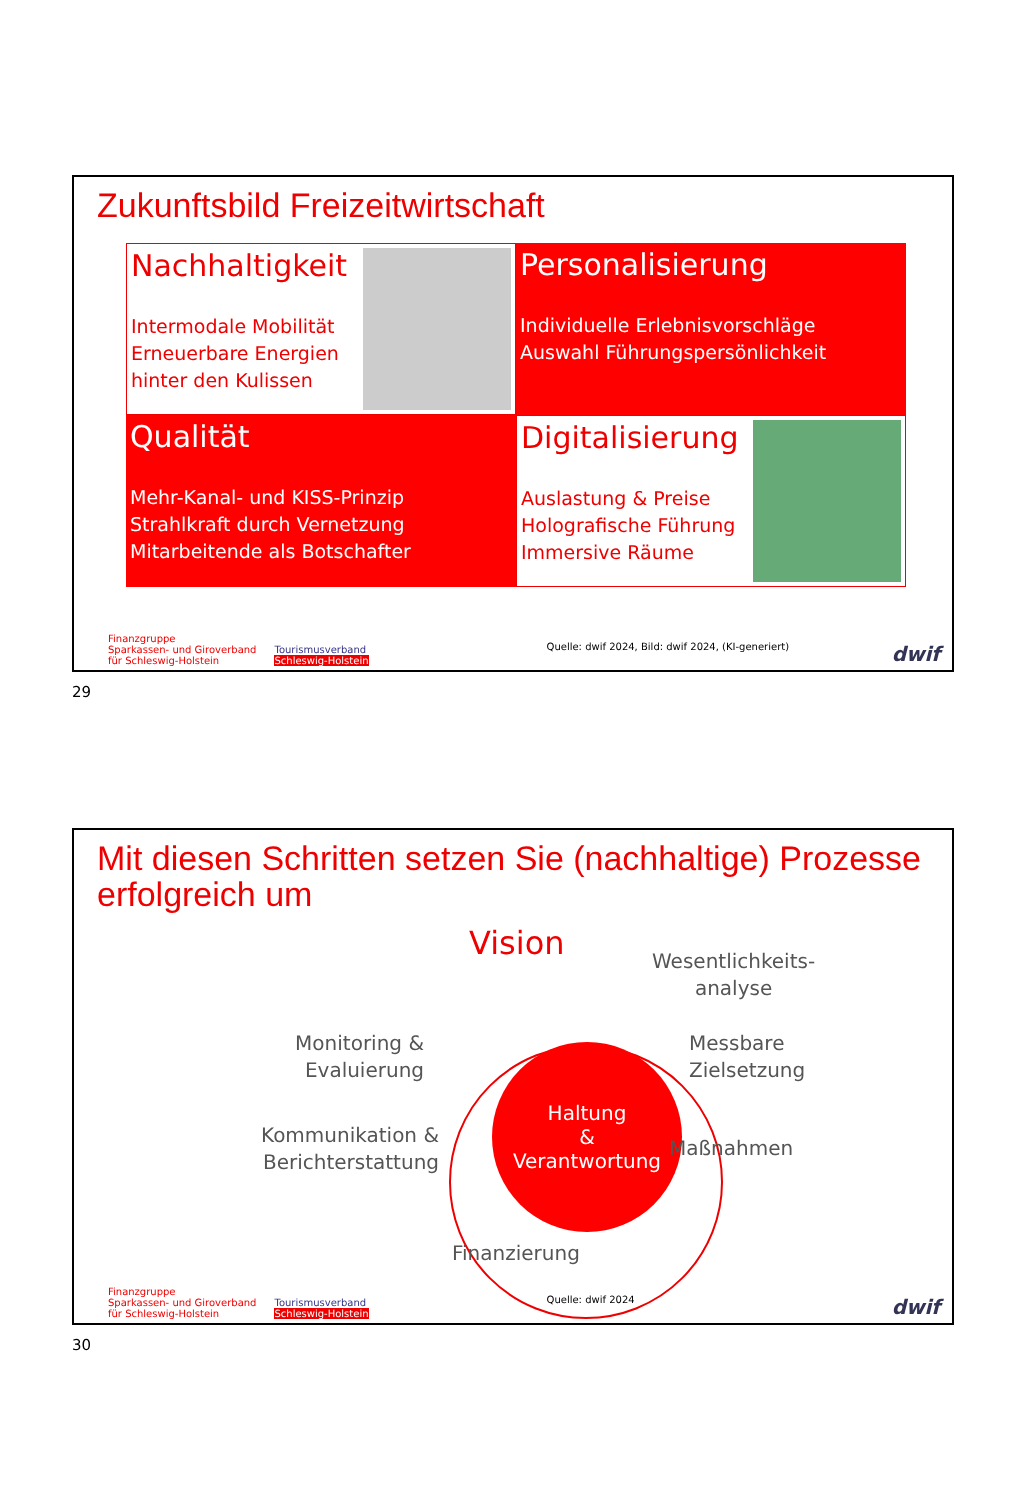Zukunftsbild Freizeitwirtschaft
Nachhaltigkeit
Intermodale Mobilität
Erneuerbare Energien
hinter den Kulissen
Personalisierung
Individuelle Erlebnisvorschläge
Auswahl Führungspersönlichkeit
Qualität
Mehr-Kanal- und KISS-Prinzip
Strahlkraft durch Vernetzung
Mitarbeitende als Botschafter
Digitalisierung
Auslastung & Preise
Holografische Führung
Immersive Räume
Finanzgruppe
Sparkassen- und Giroverband
für Schleswig-Holstein Tourismusverband
Schleswig-Holstein Quelle: dwif 2024, Bild: dwif 2024, (KI-generiert) dwif
29
Mit diesen Schritten setzen Sie (nachhaltige) Prozesse erfolgreich um
Vision
Wesentlichkeits-
analyse
Monitoring &
Evaluierung
Messbare
Zielsetzung
Haltung
&
Verantwortung
Kommunikation &
Berichterstattung
Maßnahmen
Finanzierung
Finanzgruppe
Sparkassen- und Giroverband
für Schleswig-Holstein Tourismusverband
Schleswig-Holstein Quelle: dwif 2024 dwif
30